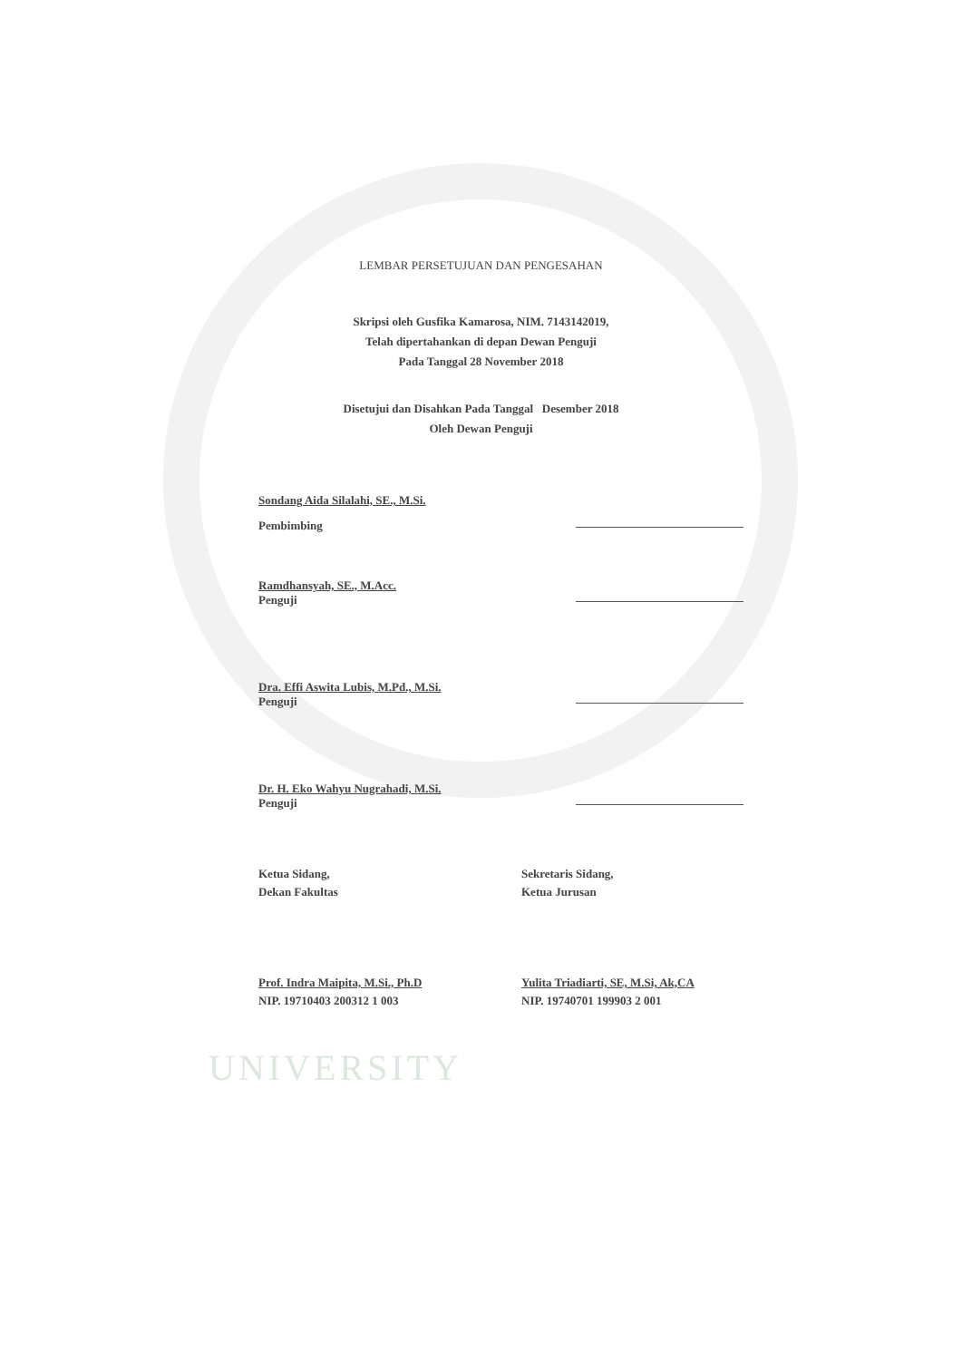LEMBAR PERSETUJUAN DAN PENGESAHAN
Skripsi oleh Gusfika Kamarosa, NIM. 7143142019,
Telah dipertahankan di depan Dewan Penguji
Pada Tanggal 28 November 2018
Disetujui dan Disahkan Pada Tanggal Desember 2018
Oleh Dewan Penguji
Sondang Aida Silalahi, SE., M.Si.
Pembimbing
Ramdhansyah, SE., M.Acc.
Penguji
Dra. Effi Aswita Lubis, M.Pd., M.Si.
Penguji
Dr. H. Eko Wahyu Nugrahadi, M.Si.
Penguji
Ketua Sidang,
Dekan Fakultas
Prof. Indra Maipita, M.Si., Ph.D
NIP. 19710403 200312 1 003
Sekretaris Sidang,
Ketua Jurusan
Yulita Triadiarti, SE, M.Si, Ak,CA
NIP. 19740701 199903 2 001
UNIVERSITY